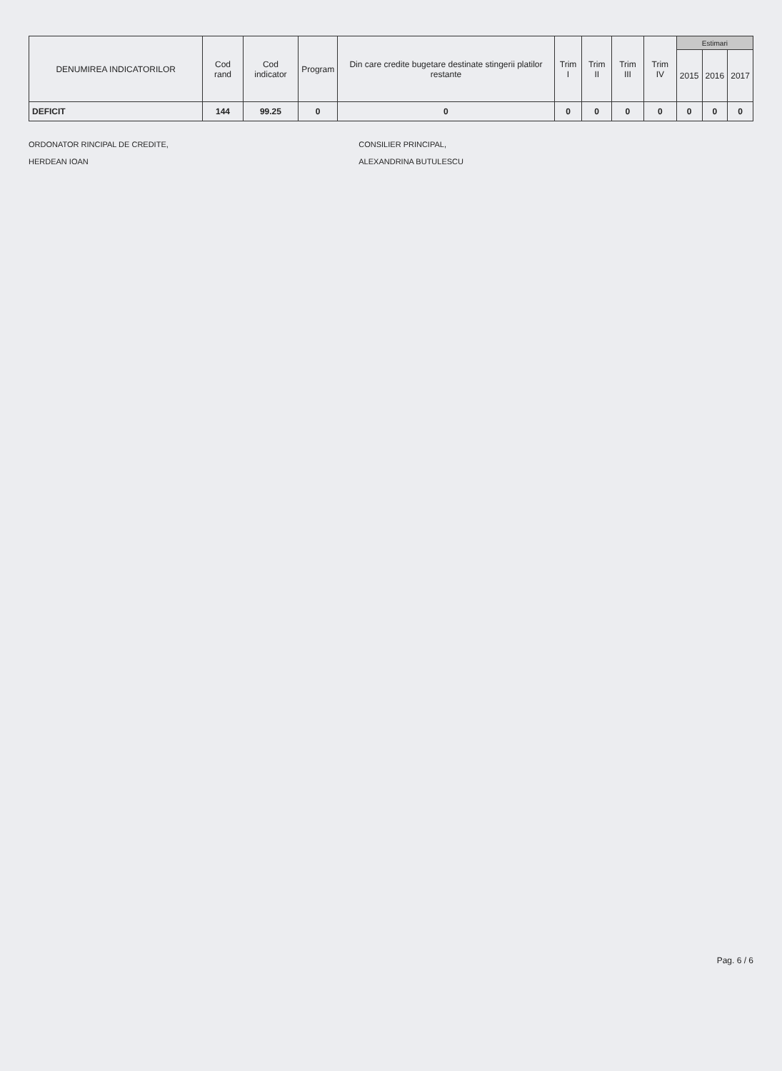| DENUMIREA INDICATORILOR | Cod rand | Cod indicator | Program | Din care credite bugetare destinate stingerii platilor restante | Trim I | Trim II | Trim III | Trim IV | Estimari | | |
| --- | --- | --- | --- | --- | --- | --- | --- | --- | --- | --- | --- |
| | | | | | | | | | 2015 | 2016 | 2017 |
| DEFICIT | 144 | 99.25 | 0 | 0 | 0 | 0 | 0 | 0 | 0 | 0 | 0 |
ORDONATOR RINCIPAL DE CREDITE,
HERDEAN IOAN
CONSILIER PRINCIPAL,
ALEXANDRINA BUTULESCU
Pag. 6 / 6